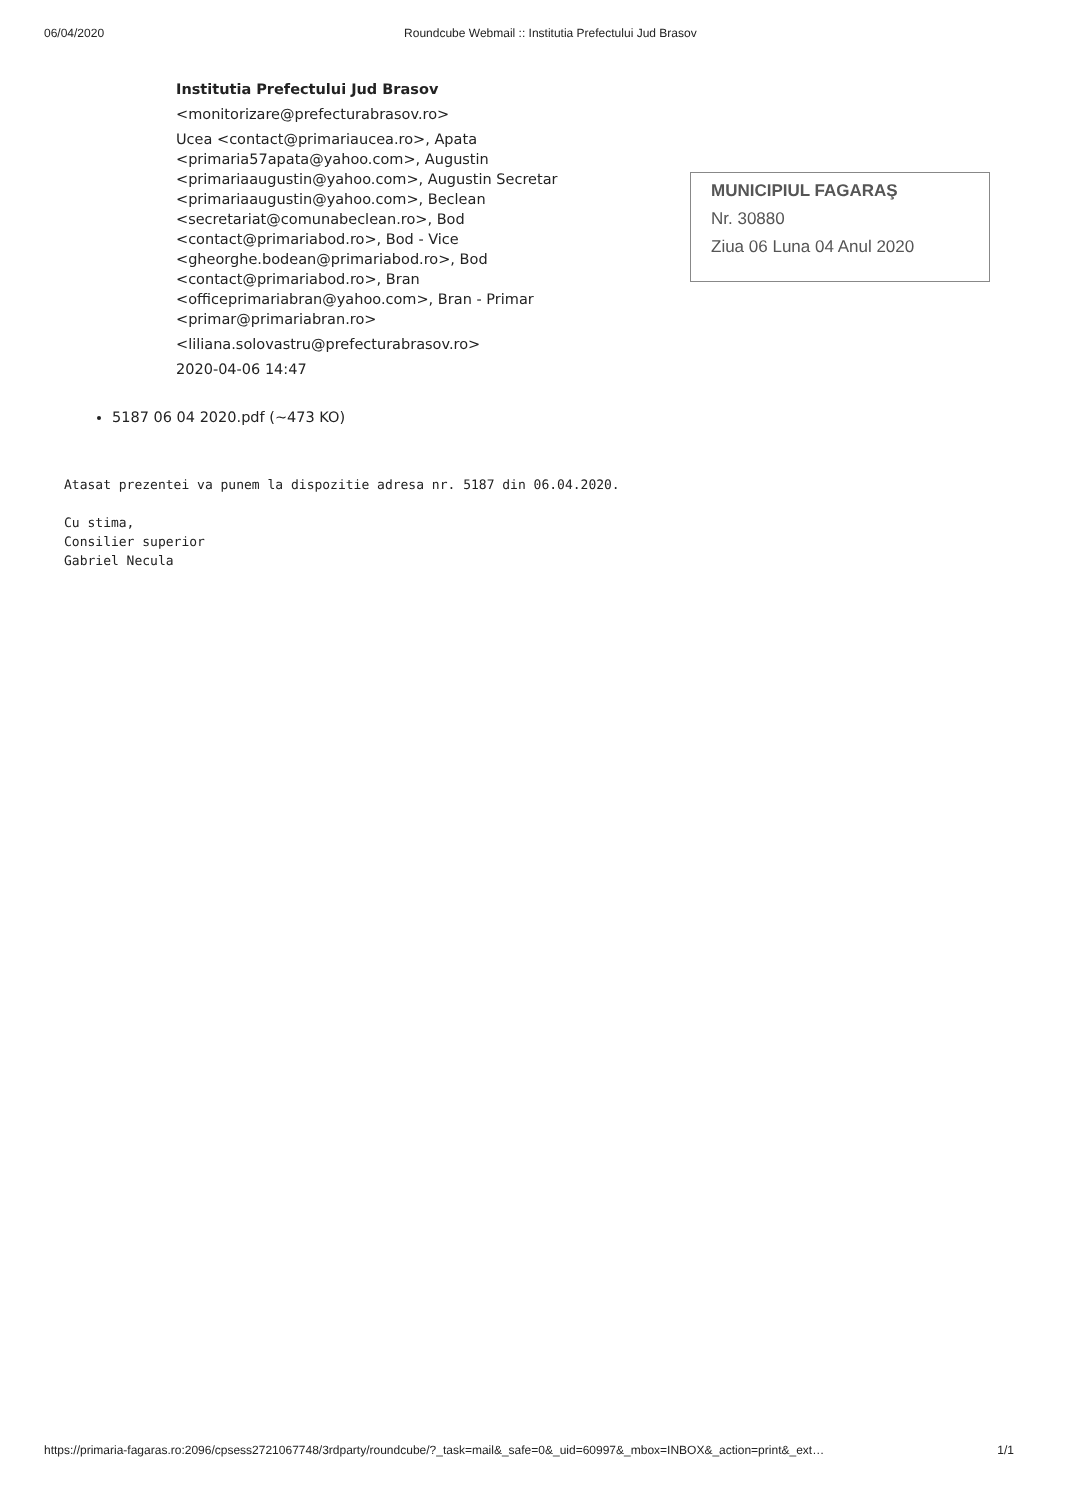06/04/2020 Roundcube Webmail :: Institutia Prefectului Jud Brasov
| | Institutia Prefectului Jud Brasov |
| | <monitorizare@prefecturabrasov.ro> |
| | Ucea <contact@primariaucea.ro>, Apata <primaria57apata@yahoo.com>, Augustin <primariaaugustin@yahoo.com>, Augustin Secretar <primariaaugustin@yahoo.com>, Beclean <secretariat@comunabeclean.ro>, Bod <contact@primariabod.ro>, Bod - Vice <gheorghe.bodean@primariabod.ro>, Bod <contact@primariabod.ro>, Bran <officeprimariabran@yahoo.com>, Bran - Primar <primar@primariabran.ro> |
| | <liliana.solovastru@prefecturabrasov.ro> |
| | 2020-04-06 14:47 |
MUNICIPIUL FAGARAŞ
Nr. 30880
Ziua 06 Luna 04 Anul 2020
5187 06 04 2020.pdf (~473 KO)
Atasat prezentei va punem la dispozitie adresa nr. 5187 din 06.04.2020.
Cu stima,
Consilier superior
Gabriel Necula
https://primaria-fagaras.ro:2096/cpsess2721067748/3rdparty/roundcube/?_task=mail&_safe=0&_uid=60997&_mbox=INBOX&_action=print&_ext… 1/1